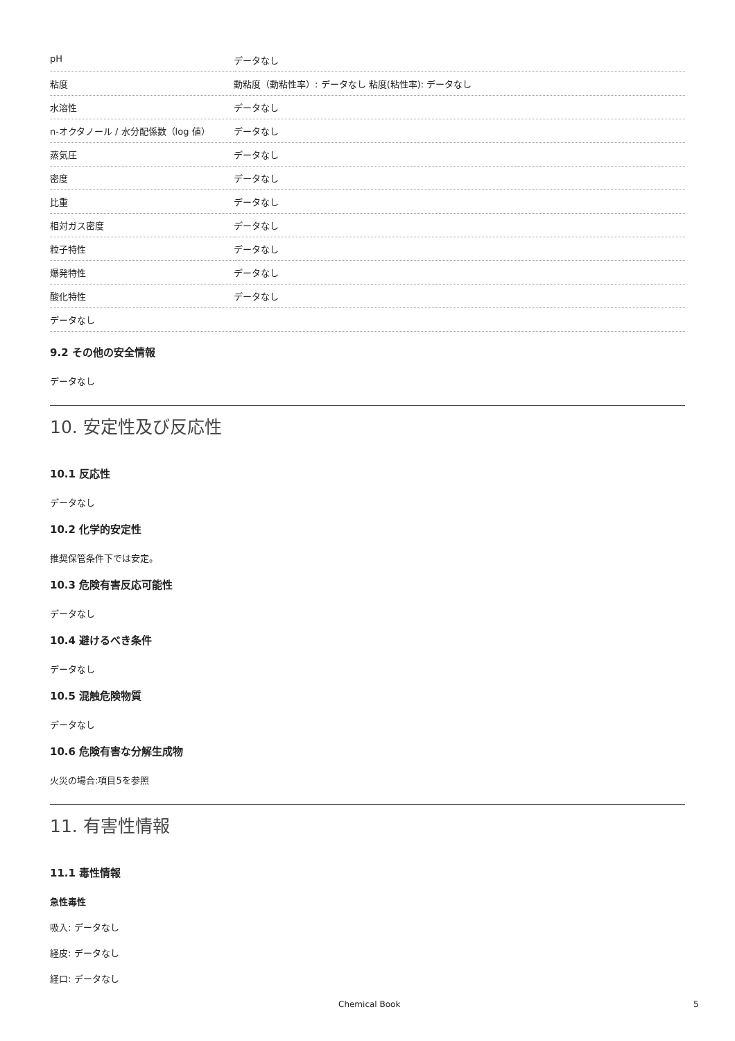| pH | データなし |
| 粘度 | 動粘度（動粘性率）: データなし 粘度(粘性率): データなし |
| 水溶性 | データなし |
| n-オクタノール / 水分配係数（log 値） | データなし |
| 蒸気圧 | データなし |
| 密度 | データなし |
| 比重 | データなし |
| 相対ガス密度 | データなし |
| 粒子特性 | データなし |
| 爆発特性 | データなし |
| 酸化特性 | データなし |
| データなし | |
9.2 その他の安全情報
データなし
10. 安定性及び反応性
10.1 反応性
データなし
10.2 化学的安定性
推奨保管条件下では安定。
10.3 危険有害反応可能性
データなし
10.4 避けるべき条件
データなし
10.5 混触危険物質
データなし
10.6 危険有害な分解生成物
火災の場合:項目5を参照
11. 有害性情報
11.1 毒性情報
急性毒性
吸入: データなし
経皮: データなし
経口: データなし
Chemical Book 5